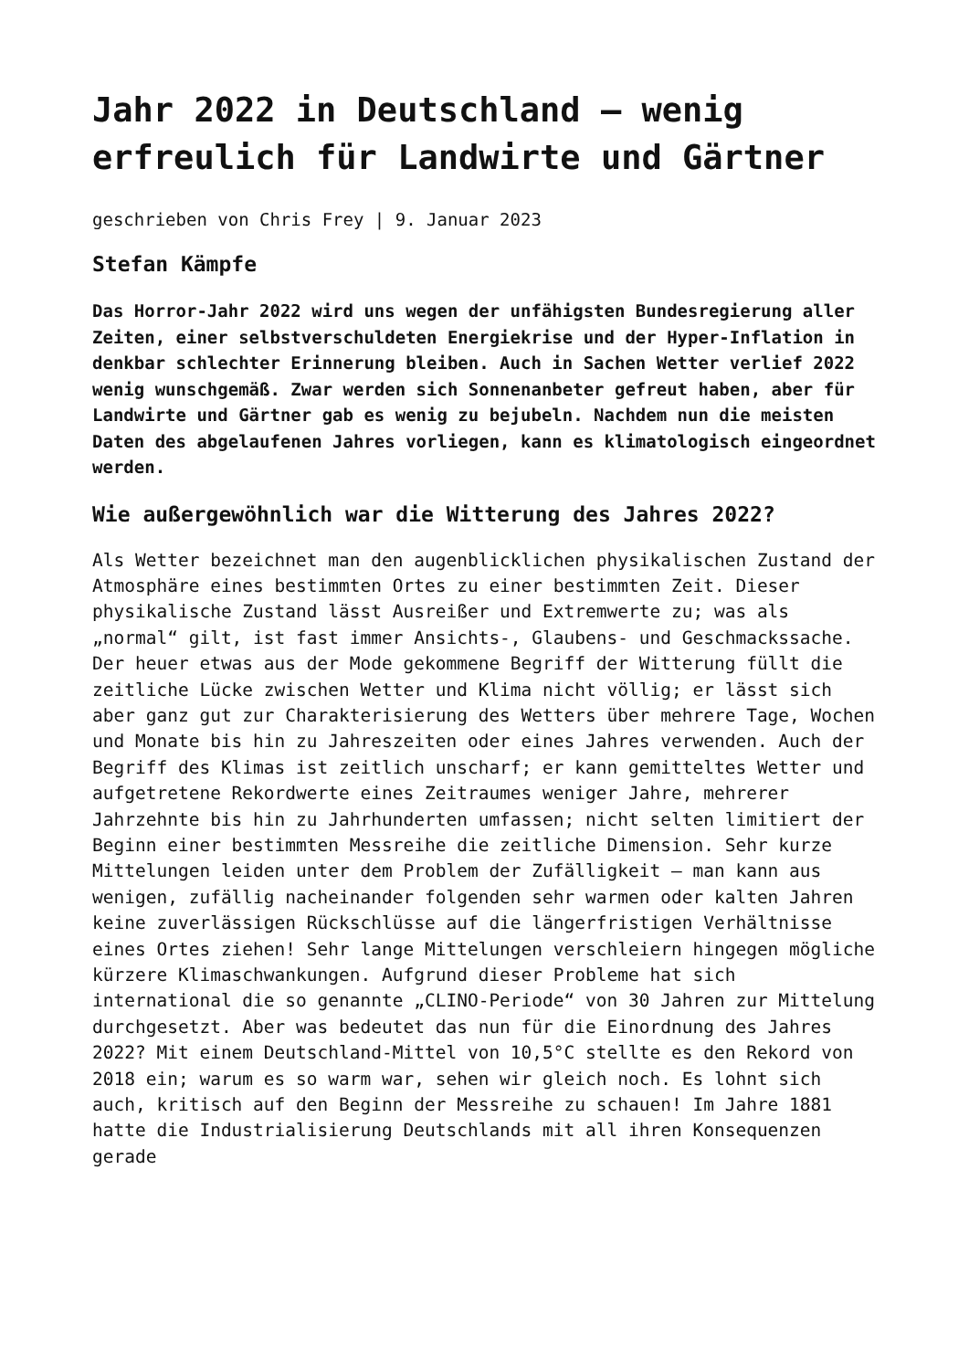Jahr 2022 in Deutschland – wenig erfreulich für Landwirte und Gärtner
geschrieben von Chris Frey | 9. Januar 2023
Stefan Kämpfe
Das Horror-Jahr 2022 wird uns wegen der unfähigsten Bundesregierung aller Zeiten, einer selbstverschuldeten Energiekrise und der Hyper-Inflation in denkbar schlechter Erinnerung bleiben. Auch in Sachen Wetter verlief 2022 wenig wunschgemäß. Zwar werden sich Sonnenanbeter gefreut haben, aber für Landwirte und Gärtner gab es wenig zu bejubeln. Nachdem nun die meisten Daten des abgelaufenen Jahres vorliegen, kann es klimatologisch eingeordnet werden.
Wie außergewöhnlich war die Witterung des Jahres 2022?
Als Wetter bezeichnet man den augenblicklichen physikalischen Zustand der Atmosphäre eines bestimmten Ortes zu einer bestimmten Zeit. Dieser physikalische Zustand lässt Ausreißer und Extremwerte zu; was als „normal“ gilt, ist fast immer Ansichts-, Glaubens- und Geschmackssache. Der heuer etwas aus der Mode gekommene Begriff der Witterung füllt die zeitliche Lücke zwischen Wetter und Klima nicht völlig; er lässt sich aber ganz gut zur Charakterisierung des Wetters über mehrere Tage, Wochen und Monate bis hin zu Jahreszeiten oder eines Jahres verwenden. Auch der Begriff des Klimas ist zeitlich unscharf; er kann gemitteltes Wetter und aufgetretene Rekordwerte eines Zeitraumes weniger Jahre, mehrerer Jahrzehnte bis hin zu Jahrhunderten umfassen; nicht selten limitiert der Beginn einer bestimmten Messreihe die zeitliche Dimension. Sehr kurze Mittelungen leiden unter dem Problem der Zufälligkeit – man kann aus wenigen, zufällig nacheinander folgenden sehr warmen oder kalten Jahren keine zuverlässigen Rückschlüsse auf die längerfristigen Verhältnisse eines Ortes ziehen! Sehr lange Mittelungen verschleiern hingegen mögliche kürzere Klimaschwankungen. Aufgrund dieser Probleme hat sich international die so genannte „CLINO-Periode“ von 30 Jahren zur Mittelung durchgesetzt. Aber was bedeutet das nun für die Einordnung des Jahres 2022? Mit einem Deutschland-Mittel von 10,5°C stellte es den Rekord von 2018 ein; warum es so warm war, sehen wir gleich noch. Es lohnt sich auch, kritisch auf den Beginn der Messreihe zu schauen! Im Jahre 1881 hatte die Industrialisierung Deutschlands mit all ihren Konsequenzen gerade